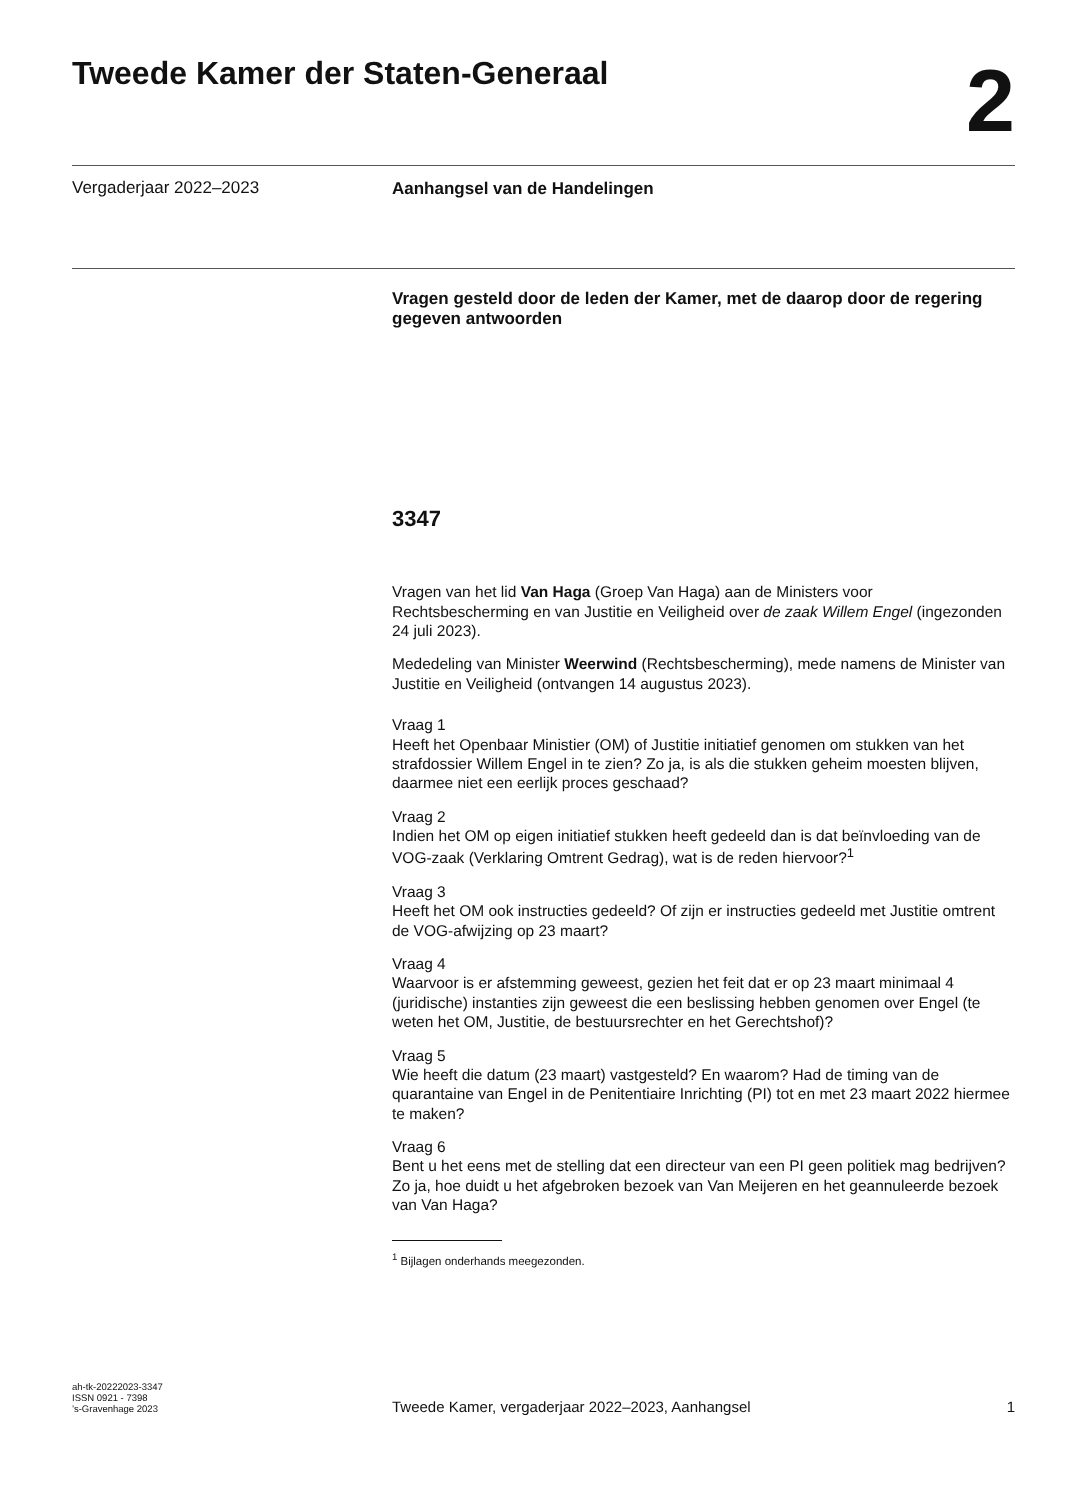Tweede Kamer der Staten-Generaal
2
Vergaderjaar 2022–2023
Aanhangsel van de Handelingen
Vragen gesteld door de leden der Kamer, met de daarop door de regering gegeven antwoorden
3347
Vragen van het lid Van Haga (Groep Van Haga) aan de Ministers voor Rechtsbescherming en van Justitie en Veiligheid over de zaak Willem Engel (ingezonden 24 juli 2023).
Mededeling van Minister Weerwind (Rechtsbescherming), mede namens de Minister van Justitie en Veiligheid (ontvangen 14 augustus 2023).
Vraag 1
Heeft het Openbaar Ministier (OM) of Justitie initiatief genomen om stukken van het strafdossier Willem Engel in te zien? Zo ja, is als die stukken geheim moesten blijven, daarmee niet een eerlijk proces geschaad?
Vraag 2
Indien het OM op eigen initiatief stukken heeft gedeeld dan is dat beïnvloeding van de VOG-zaak (Verklaring Omtrent Gedrag), wat is de reden hiervoor?<sup>1</sup>
Vraag 3
Heeft het OM ook instructies gedeeld? Of zijn er instructies gedeeld met Justitie omtrent de VOG-afwijzing op 23 maart?
Vraag 4
Waarvoor is er afstemming geweest, gezien het feit dat er op 23 maart minimaal 4 (juridische) instanties zijn geweest die een beslissing hebben genomen over Engel (te weten het OM, Justitie, de bestuursrechter en het Gerechtshof)?
Vraag 5
Wie heeft die datum (23 maart) vastgesteld? En waarom? Had de timing van de quarantaine van Engel in de Penitentiaire Inrichting (PI) tot en met 23 maart 2022 hiermee te maken?
Vraag 6
Bent u het eens met de stelling dat een directeur van een PI geen politiek mag bedrijven? Zo ja, hoe duidt u het afgebroken bezoek van Van Meijeren en het geannuleerde bezoek van Van Haga?
<sup>1</sup> Bijlagen onderhands meegezonden.
ah-tk-20222023-3347
ISSN 0921 - 7398
’s-Gravenhage 2023
Tweede Kamer, vergaderjaar 2022–2023, Aanhangsel
1